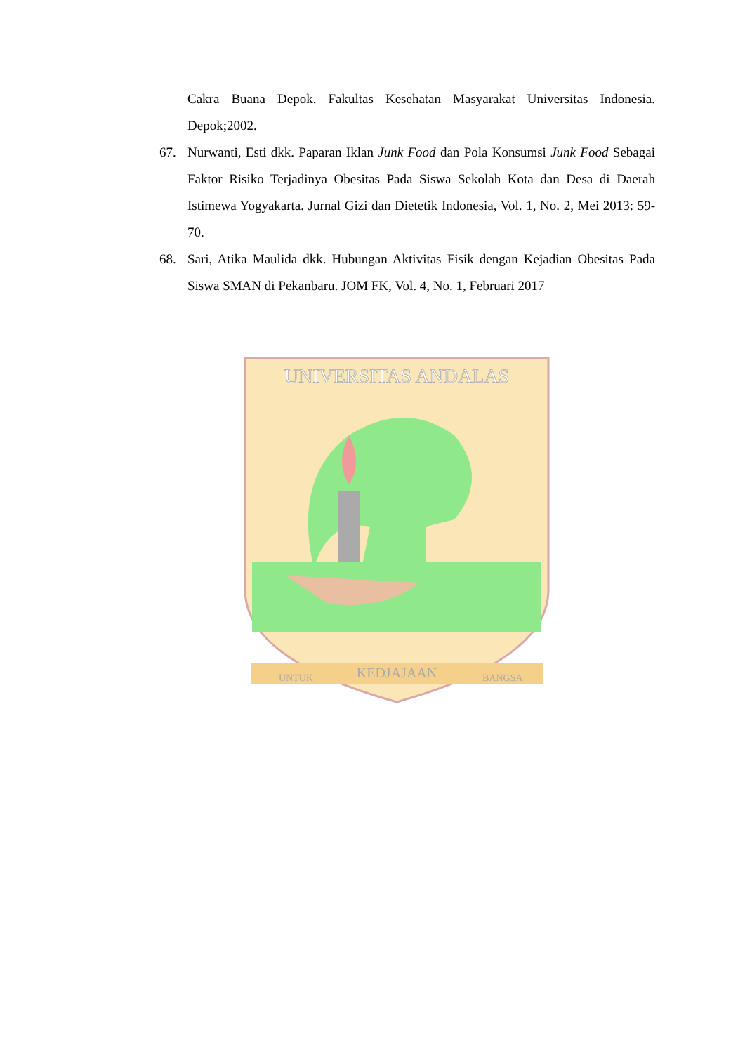Cakra Buana Depok. Fakultas Kesehatan Masyarakat Universitas Indonesia. Depok;2002.
67. Nurwanti, Esti dkk. Paparan Iklan Junk Food dan Pola Konsumsi Junk Food Sebagai Faktor Risiko Terjadinya Obesitas Pada Siswa Sekolah Kota dan Desa di Daerah Istimewa Yogyakarta. Jurnal Gizi dan Dietetik Indonesia, Vol. 1, No. 2, Mei 2013: 59-70.
68. Sari, Atika Maulida dkk. Hubungan Aktivitas Fisik dengan Kejadian Obesitas Pada Siswa SMAN di Pekanbaru. JOM FK, Vol. 4, No. 1, Februari 2017
UNIVERSITAS ANDALAS
UNTUK
KEDJAJAAN
BANGSA